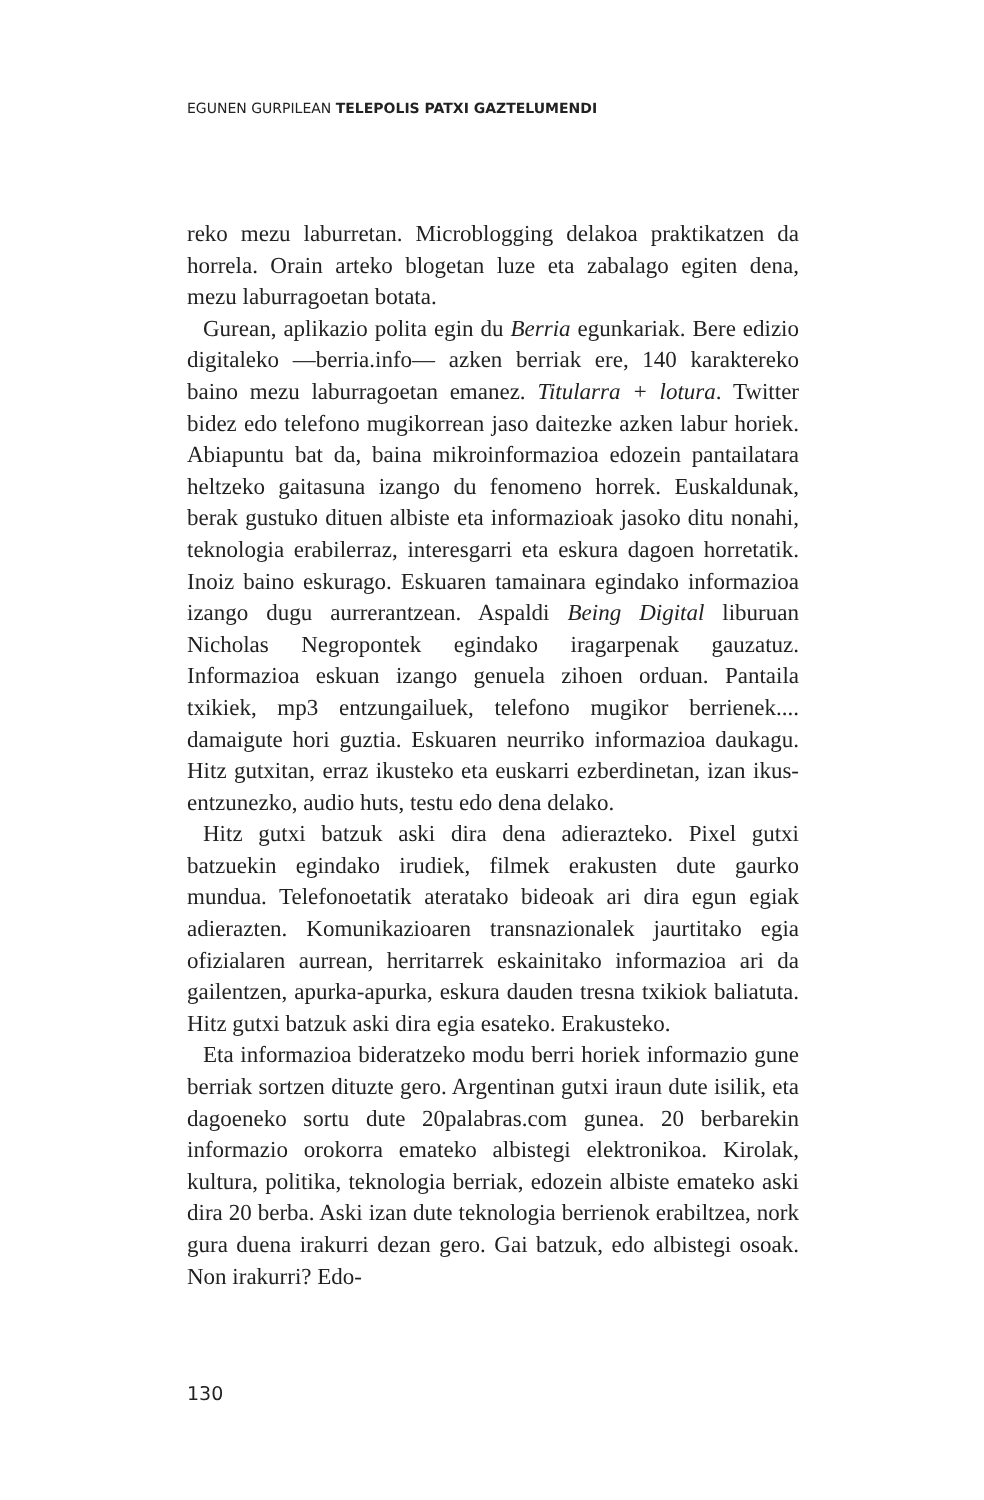EGUNEN GURPILEAN TELEPOLIS PATXI GAZTELUMENDI
reko mezu laburretan. Microblogging delakoa praktikatzen da horrela. Orain arteko blogetan luze eta zabalago egiten dena, mezu laburragoetan botata.
Gurean, aplikazio polita egin du Berria egunkariak. Bere edizio digitaleko —berria.info— azken berriak ere, 140 karaktereko baino mezu laburragoetan emanez. Titularra + lotura. Twitter bidez edo telefono mugikorrean jaso daitezke azken labur horiek. Abiapuntu bat da, baina mikroinformazioa edozein pantailatara heltzeko gaitasuna izango du fenomeno horrek. Euskaldunak, berak gustuko dituen albiste eta informazioak jasoko ditu nonahi, teknologia erabilerraz, interesgarri eta eskura dagoen horretatik. Inoiz baino eskurago. Eskuaren tamainara egindako informazioa izango dugu aurrerantzean. Aspaldi Being Digital liburuan Nicholas Negropontek egindako iragarpenak gauzatuz. Informazioa eskuan izango genuela zihoen orduan. Pantaila txikiek, mp3 entzungailuek, telefono mugikor berrienek.... damaigute hori guztia. Eskuaren neurriko informazioa daukagu. Hitz gutxitan, erraz ikusteko eta euskarri ezberdinetan, izan ikus-entzunezko, audio huts, testu edo dena delako.
Hitz gutxi batzuk aski dira dena adierazteko. Pixel gutxi batzuekin egindako irudiek, filmek erakusten dute gaurko mundua. Telefonoetatik ateratako bideoak ari dira egun egiak adierazten. Komunikazioaren transnazionalek jaurtitako egia ofizialaren aurrean, herritarrek eskainitako informazioa ari da gailentzen, apurka-apurka, eskura dauden tresna txikiok baliatuta. Hitz gutxi batzuk aski dira egia esateko. Erakusteko.
Eta informazioa bideratzeko modu berri horiek informazio gune berriak sortzen dituzte gero. Argentinan gutxi iraun dute isilik, eta dagoeneko sortu dute 20palabras.com gunea. 20 berbarekin informazio orokorra emateko albistegi elektronikoa. Kirolak, kultura, politika, teknologia berriak, edozein albiste emateko aski dira 20 berba. Aski izan dute teknologia berrienok erabiltzea, nork gura duena irakurri dezan gero. Gai batzuk, edo albistegi osoak. Non irakurri? Edo-
130